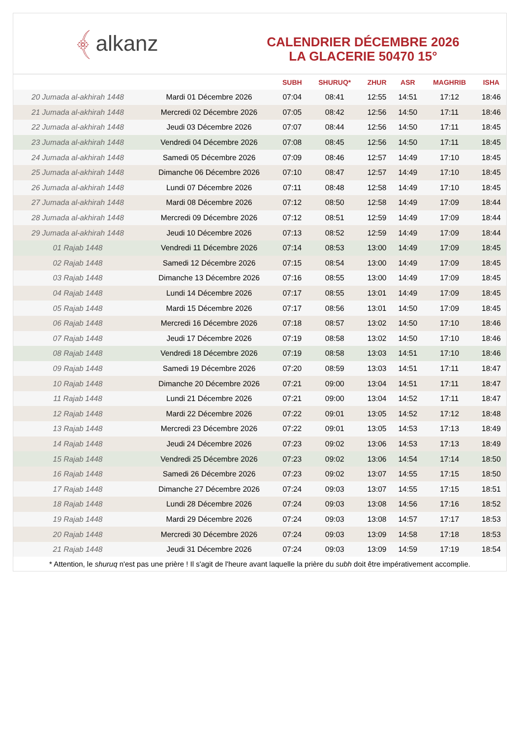﴾ alkanz
CALENDRIER DÉCEMBRE 2026
LA GLACERIE 50470 15°
| | | SUBH | SHURUQ* | ZHUR | ASR | MAGHRIB | ISHA |
| --- | --- | --- | --- | --- | --- | --- | --- |
| 20 Jumada al-akhirah 1448 | Mardi 01 Décembre 2026 | 07:04 | 08:41 | 12:55 | 14:51 | 17:12 | 18:46 |
| 21 Jumada al-akhirah 1448 | Mercredi 02 Décembre 2026 | 07:05 | 08:42 | 12:56 | 14:50 | 17:11 | 18:46 |
| 22 Jumada al-akhirah 1448 | Jeudi 03 Décembre 2026 | 07:07 | 08:44 | 12:56 | 14:50 | 17:11 | 18:45 |
| 23 Jumada al-akhirah 1448 | Vendredi 04 Décembre 2026 | 07:08 | 08:45 | 12:56 | 14:50 | 17:11 | 18:45 |
| 24 Jumada al-akhirah 1448 | Samedi 05 Décembre 2026 | 07:09 | 08:46 | 12:57 | 14:49 | 17:10 | 18:45 |
| 25 Jumada al-akhirah 1448 | Dimanche 06 Décembre 2026 | 07:10 | 08:47 | 12:57 | 14:49 | 17:10 | 18:45 |
| 26 Jumada al-akhirah 1448 | Lundi 07 Décembre 2026 | 07:11 | 08:48 | 12:58 | 14:49 | 17:10 | 18:45 |
| 27 Jumada al-akhirah 1448 | Mardi 08 Décembre 2026 | 07:12 | 08:50 | 12:58 | 14:49 | 17:09 | 18:44 |
| 28 Jumada al-akhirah 1448 | Mercredi 09 Décembre 2026 | 07:12 | 08:51 | 12:59 | 14:49 | 17:09 | 18:44 |
| 29 Jumada al-akhirah 1448 | Jeudi 10 Décembre 2026 | 07:13 | 08:52 | 12:59 | 14:49 | 17:09 | 18:44 |
| 01 Rajab 1448 | Vendredi 11 Décembre 2026 | 07:14 | 08:53 | 13:00 | 14:49 | 17:09 | 18:45 |
| 02 Rajab 1448 | Samedi 12 Décembre 2026 | 07:15 | 08:54 | 13:00 | 14:49 | 17:09 | 18:45 |
| 03 Rajab 1448 | Dimanche 13 Décembre 2026 | 07:16 | 08:55 | 13:00 | 14:49 | 17:09 | 18:45 |
| 04 Rajab 1448 | Lundi 14 Décembre 2026 | 07:17 | 08:55 | 13:01 | 14:49 | 17:09 | 18:45 |
| 05 Rajab 1448 | Mardi 15 Décembre 2026 | 07:17 | 08:56 | 13:01 | 14:50 | 17:09 | 18:45 |
| 06 Rajab 1448 | Mercredi 16 Décembre 2026 | 07:18 | 08:57 | 13:02 | 14:50 | 17:10 | 18:46 |
| 07 Rajab 1448 | Jeudi 17 Décembre 2026 | 07:19 | 08:58 | 13:02 | 14:50 | 17:10 | 18:46 |
| 08 Rajab 1448 | Vendredi 18 Décembre 2026 | 07:19 | 08:58 | 13:03 | 14:51 | 17:10 | 18:46 |
| 09 Rajab 1448 | Samedi 19 Décembre 2026 | 07:20 | 08:59 | 13:03 | 14:51 | 17:11 | 18:47 |
| 10 Rajab 1448 | Dimanche 20 Décembre 2026 | 07:21 | 09:00 | 13:04 | 14:51 | 17:11 | 18:47 |
| 11 Rajab 1448 | Lundi 21 Décembre 2026 | 07:21 | 09:00 | 13:04 | 14:52 | 17:11 | 18:47 |
| 12 Rajab 1448 | Mardi 22 Décembre 2026 | 07:22 | 09:01 | 13:05 | 14:52 | 17:12 | 18:48 |
| 13 Rajab 1448 | Mercredi 23 Décembre 2026 | 07:22 | 09:01 | 13:05 | 14:53 | 17:13 | 18:49 |
| 14 Rajab 1448 | Jeudi 24 Décembre 2026 | 07:23 | 09:02 | 13:06 | 14:53 | 17:13 | 18:49 |
| 15 Rajab 1448 | Vendredi 25 Décembre 2026 | 07:23 | 09:02 | 13:06 | 14:54 | 17:14 | 18:50 |
| 16 Rajab 1448 | Samedi 26 Décembre 2026 | 07:23 | 09:02 | 13:07 | 14:55 | 17:15 | 18:50 |
| 17 Rajab 1448 | Dimanche 27 Décembre 2026 | 07:24 | 09:03 | 13:07 | 14:55 | 17:15 | 18:51 |
| 18 Rajab 1448 | Lundi 28 Décembre 2026 | 07:24 | 09:03 | 13:08 | 14:56 | 17:16 | 18:52 |
| 19 Rajab 1448 | Mardi 29 Décembre 2026 | 07:24 | 09:03 | 13:08 | 14:57 | 17:17 | 18:53 |
| 20 Rajab 1448 | Mercredi 30 Décembre 2026 | 07:24 | 09:03 | 13:09 | 14:58 | 17:18 | 18:53 |
| 21 Rajab 1448 | Jeudi 31 Décembre 2026 | 07:24 | 09:03 | 13:09 | 14:59 | 17:19 | 18:54 |
* Attention, le shuruq n'est pas une prière ! Il s'agit de l'heure avant laquelle la prière du subh doit être impérativement accomplie.